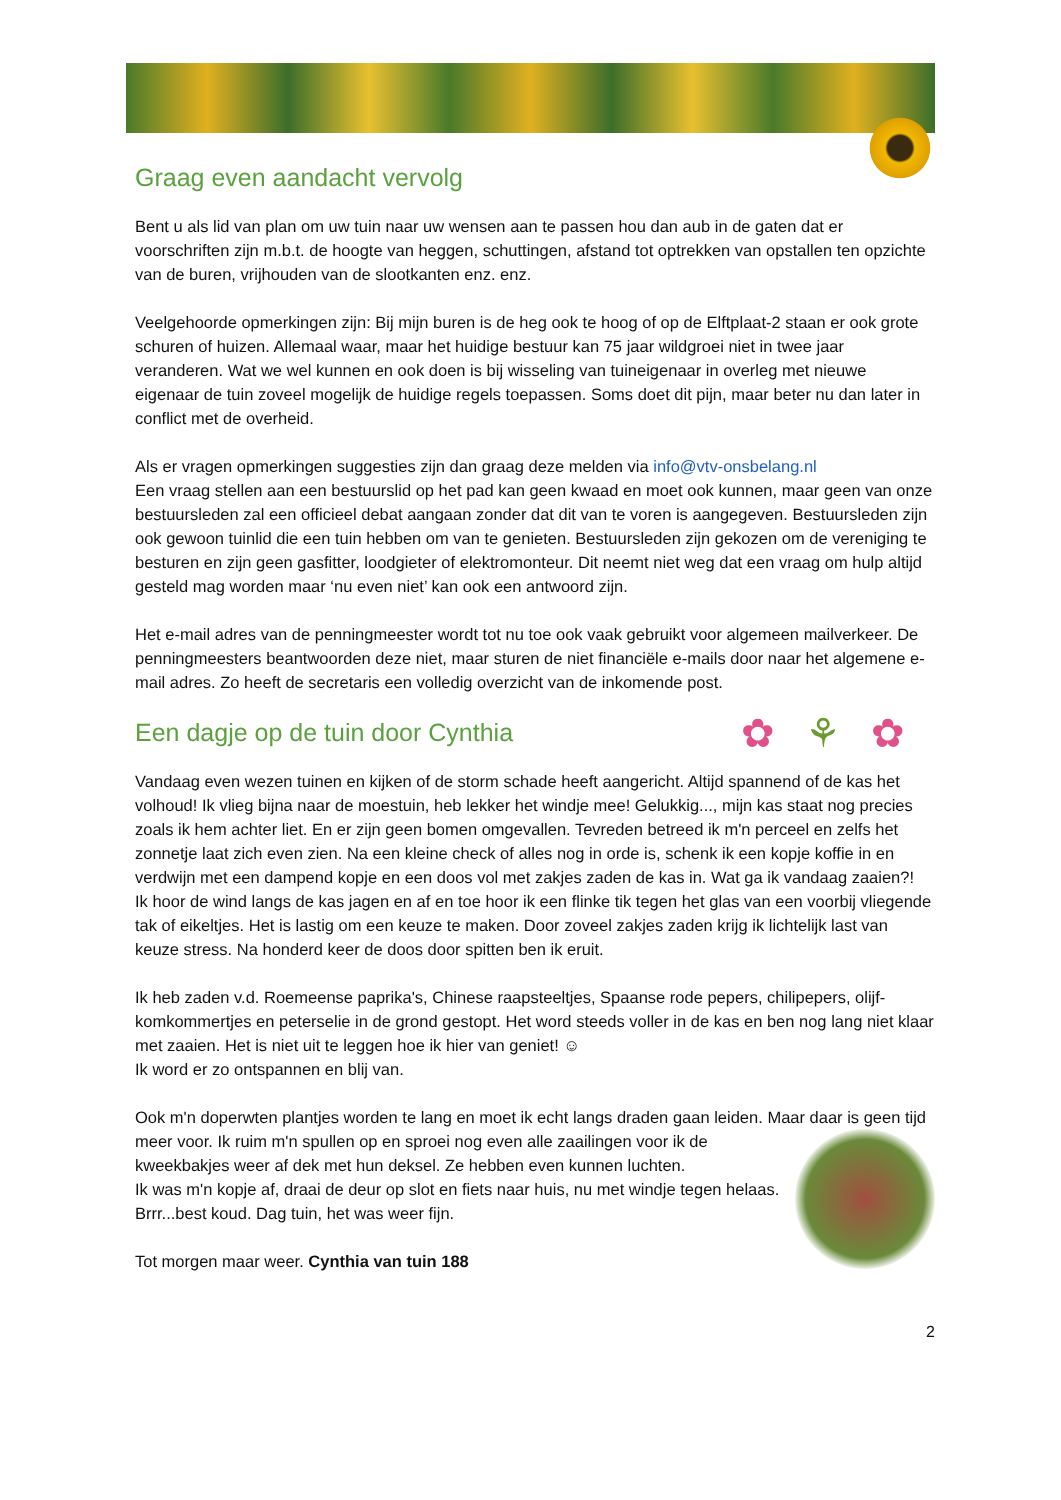Graag even aandacht vervolg
Bent u als lid van plan om uw tuin naar uw wensen aan te passen hou dan aub in de gaten dat er voorschriften zijn m.b.t. de hoogte van heggen, schuttingen, afstand tot optrekken van opstallen ten opzichte van de buren, vrijhouden van de slootkanten enz. enz.
Veelgehoorde opmerkingen zijn: Bij mijn buren is de heg ook te hoog of op de Elftplaat-2 staan er ook grote schuren of huizen. Allemaal waar, maar het huidige bestuur kan 75 jaar wildgroei niet in twee jaar veranderen. Wat we wel kunnen en ook doen is bij wisseling van tuineigenaar in overleg met nieuwe eigenaar de tuin zoveel mogelijk de huidige regels toepassen. Soms doet dit pijn, maar beter nu dan later in conflict met de overheid.
Als er vragen opmerkingen suggesties zijn dan graag deze melden via info@vtv-onsbelang.nl
Een vraag stellen aan een bestuurslid op het pad kan geen kwaad en moet ook kunnen, maar geen van onze bestuursleden zal een officieel debat aangaan zonder dat dit van te voren is aangegeven. Bestuursleden zijn ook gewoon tuinlid die een tuin hebben om van te genieten. Bestuursleden zijn gekozen om de vereniging te besturen en zijn geen gasfitter, loodgieter of elektromonteur. Dit neemt niet weg dat een vraag om hulp altijd gesteld mag worden maar ‘nu even niet’ kan ook een antwoord zijn.
Het e-mail adres van de penningmeester wordt tot nu toe ook vaak gebruikt voor algemeen mailverkeer. De penningmeesters beantwoorden deze niet, maar sturen de niet financiële e-mails door naar het algemene e-mail adres. Zo heeft de secretaris een volledig overzicht van de inkomende post.
✿⚘✿
Een dagje op de tuin door Cynthia
Vandaag even wezen tuinen en kijken of de storm schade heeft aangericht. Altijd spannend of de kas het volhoud! Ik vlieg bijna naar de moestuin, heb lekker het windje mee! Gelukkig..., mijn kas staat nog precies zoals ik hem achter liet. En er zijn geen bomen omgevallen. Tevreden betreed ik m'n perceel en zelfs het zonnetje laat zich even zien. Na een kleine check of alles nog in orde is, schenk ik een kopje koffie in en verdwijn met een dampend kopje en een doos vol met zakjes zaden de kas in. Wat ga ik vandaag zaaien?!
Ik hoor de wind langs de kas jagen en af en toe hoor ik een flinke tik tegen het glas van een voorbij vliegende tak of eikeltjes. Het is lastig om een keuze te maken. Door zoveel zakjes zaden krijg ik lichtelijk last van keuze stress. Na honderd keer de doos door spitten ben ik eruit.
Ik heb zaden v.d. Roemeense paprika's, Chinese raapsteeltjes, Spaanse rode pepers, chilipepers, olijf-komkommertjes en peterselie in de grond gestopt. Het word steeds voller in de kas en ben nog lang niet klaar met zaaien. Het is niet uit te leggen hoe ik hier van geniet! ☺
Ik word er zo ontspannen en blij van.
Ook m'n doperwten plantjes worden te lang en moet ik echt langs draden gaan leiden. Maar daar is geen tijd meer voor. Ik ruim m'n spullen op en sproei nog even alle zaailingen voor ik de kweekbakjes weer af dek met hun deksel. Ze hebben even kunnen luchten.
Ik was m'n kopje af, draai de deur op slot en fiets naar huis, nu met windje tegen helaas. Brrr...best koud. Dag tuin, het was weer fijn.
Tot morgen maar weer. Cynthia van tuin 188
2